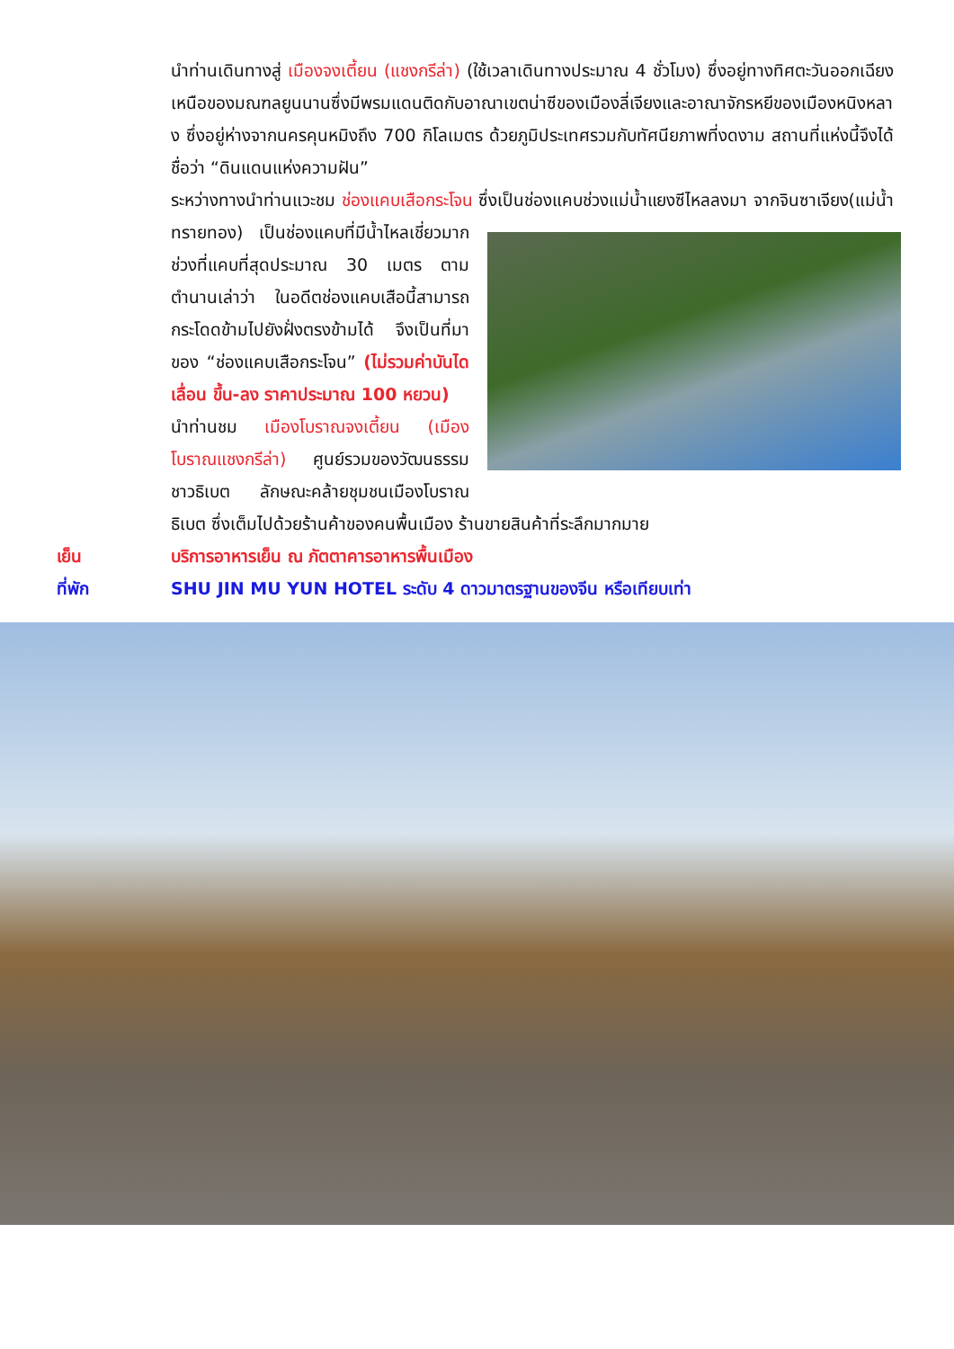นำท่านเดินทางสู่ เมืองจงเตี้ยน (แชงกรีล่า) (ใช้เวลาเดินทางประมาณ 4 ชั่วโมง) ซึ่งอยู่ทางทิศตะวันออกเฉียงเหนือของมณฑลยูนนานซึ่งมีพรมแดนติดกับอาณาเขตน่าซีของเมืองลี่เจียงและอาณาจักรหยีของเมืองหนิงหลาง ซึ่งอยู่ห่างจากนครคุนหมิงถึง 700 กิโลเมตร ด้วยภูมิประเทศรวมกับทัศนียภาพที่งดงาม สถานที่แห่งนี้จึงได้ชื่อว่า “ดินแดนแห่งความฝัน”
ระหว่างทางนำท่านแวะชม ช่องแคบเสือกระโจน ซึ่งเป็นช่องแคบช่วงแม่น้ำแยงซีไหลลงมา
จากจินซาเจียง(แม่น้ำทรายทอง) เป็นช่องแคบที่มีน้ำไหลเชี่ยวมาก ช่วงที่แคบที่สุดประมาณ 30 เมตร ตามตำนานเล่าว่า ในอดีตช่องแคบเสือนี้สามารถกระโดดข้ามไปยังฝั่งตรงข้ามได้ จึงเป็นที่มาของ “ช่องแคบเสือกระโจน” (ไม่รวมค่าบันไดเลื่อน ขึ้น-ลง ราคาประมาณ 100 หยวน)
นำท่านชม เมืองโบราณจงเตี้ยน (เมืองโบราณแชงกรีล่า) ศูนย์รวมของวัฒนธรรมชาวธิเบต ลักษณะคล้ายชุมชนเมืองโบราณธิเบต ซึ่งเต็มไปด้วยร้านค้าของคนพื้นเมือง ร้านขายสินค้าที่ระลึกมากมาย
เย็น บริการอาหารเย็น ณ ภัตตาคารอาหารพื้นเมือง
ที่พัก SHU JIN MU YUN HOTEL ระดับ 4 ดาวมาตรฐานของจีน หรือเทียบเท่า